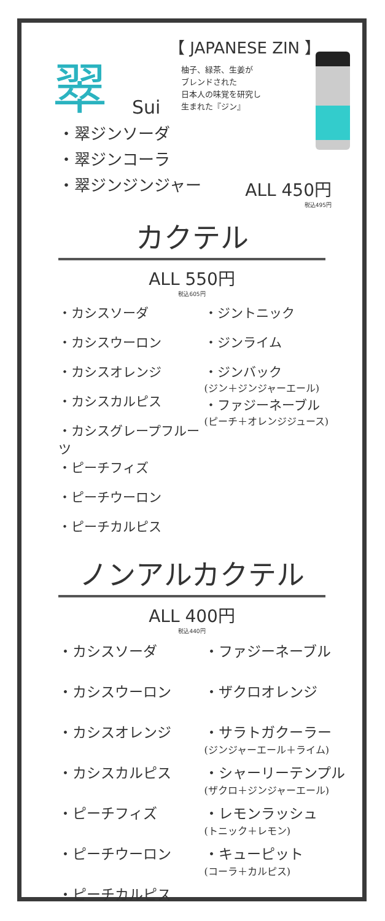翠
Sui
【 JAPANESE ZIN 】
柚子、緑茶、生姜が
ブレンドされた
日本人の味覚を研究し
生まれた『ジン』
・翠ジンソーダ
・翠ジンコーラ
・翠ジンジンジャー
ALL 450円
税込495円
カクテル
ALL 550円
税込605円
・カシスソーダ
・カシスウーロン
・カシスオレンジ
・カシスカルピス
・カシスグレープフルーツ
・ピーチフィズ
・ピーチウーロン
・ピーチカルピス
・ジントニック
・ジンライム
・ジンバック
(ジン＋ジンジャーエール)
・ファジーネーブル
(ピーチ＋オレンジジュース)
ノンアルカクテル
ALL 400円
税込440円
・カシスソーダ
・カシスウーロン
・カシスオレンジ
・カシスカルピス
・ピーチフィズ
・ピーチウーロン
・ピーチカルピス
・ファジーネーブル
・ザクロオレンジ
・サラトガクーラー
(ジンジャーエール＋ライム)
・シャーリーテンプル
(ザクロ＋ジンジャーエール)
・レモンラッシュ
(トニック＋レモン)
・キューピット
(コーラ＋カルピス)